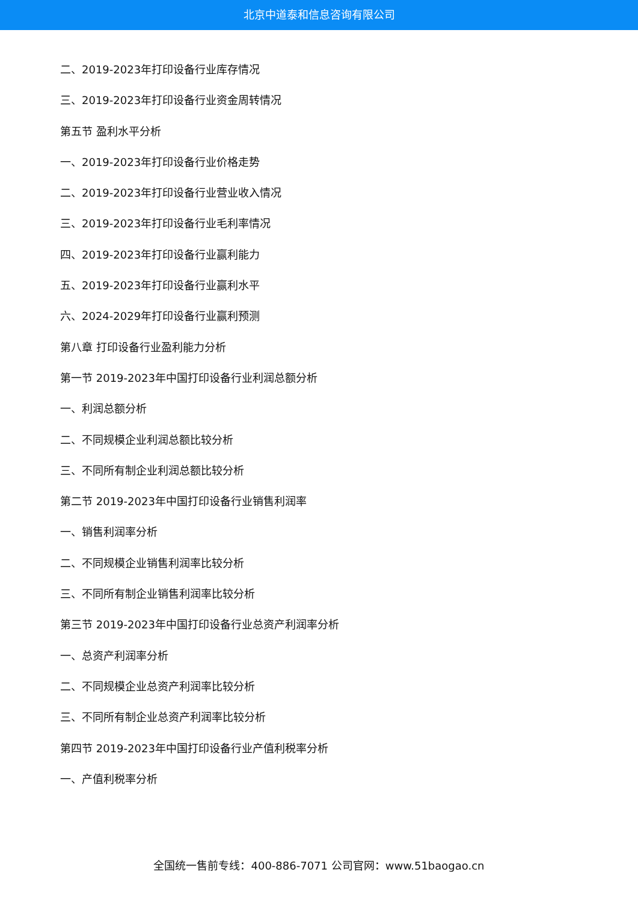北京中道泰和信息咨询有限公司
二、2019-2023年打印设备行业库存情况
三、2019-2023年打印设备行业资金周转情况
第五节 盈利水平分析
一、2019-2023年打印设备行业价格走势
二、2019-2023年打印设备行业营业收入情况
三、2019-2023年打印设备行业毛利率情况
四、2019-2023年打印设备行业赢利能力
五、2019-2023年打印设备行业赢利水平
六、2024-2029年打印设备行业赢利预测
第八章 打印设备行业盈利能力分析
第一节 2019-2023年中国打印设备行业利润总额分析
一、利润总额分析
二、不同规模企业利润总额比较分析
三、不同所有制企业利润总额比较分析
第二节 2019-2023年中国打印设备行业销售利润率
一、销售利润率分析
二、不同规模企业销售利润率比较分析
三、不同所有制企业销售利润率比较分析
第三节 2019-2023年中国打印设备行业总资产利润率分析
一、总资产利润率分析
二、不同规模企业总资产利润率比较分析
三、不同所有制企业总资产利润率比较分析
第四节 2019-2023年中国打印设备行业产值利税率分析
一、产值利税率分析
全国统一售前专线：400-886-7071 公司官网：www.51baogao.cn